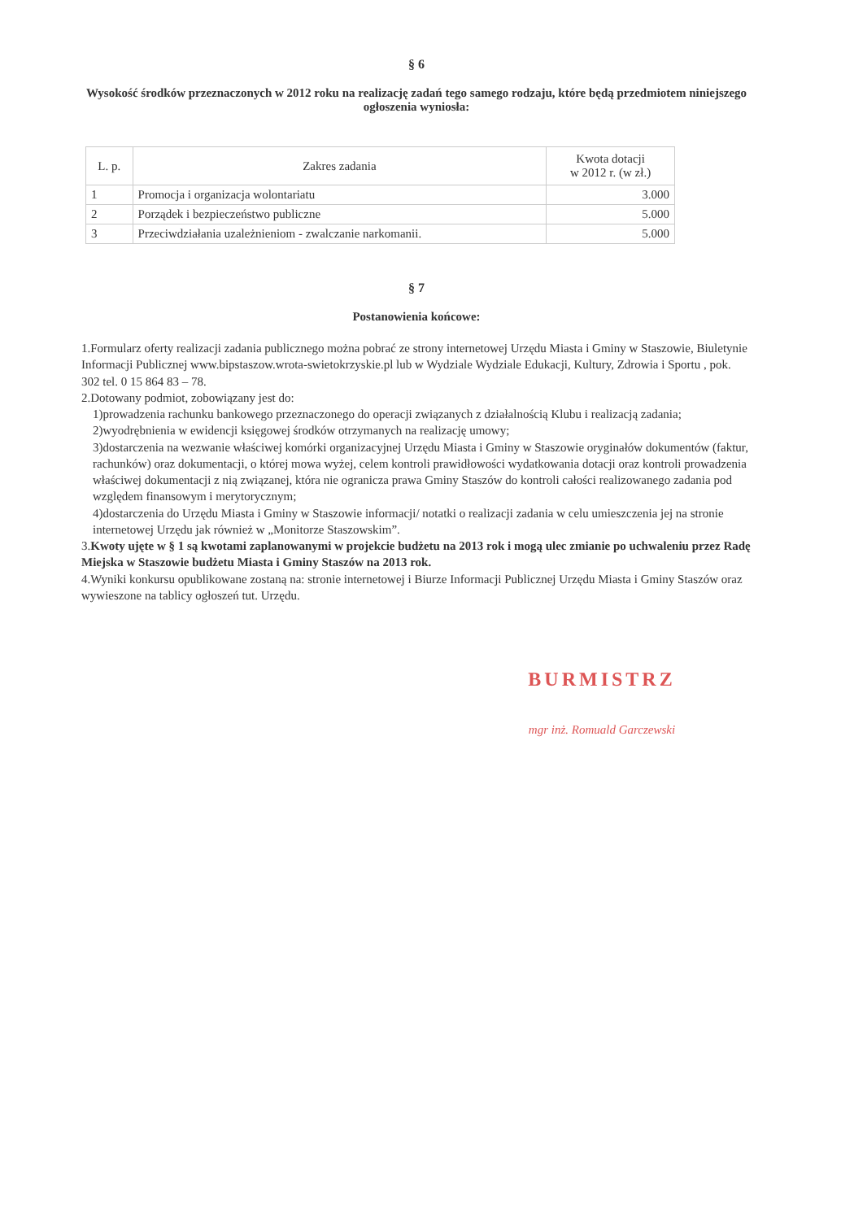§ 6
Wysokość środków przeznaczonych w 2012 roku na realizację zadań tego samego rodzaju, które będą przedmiotem niniejszego ogłoszenia wyniosła:
| L. p. | Zakres zadania | Kwota dotacji w 2012 r. (w zł.) |
| --- | --- | --- |
| 1 | Promocja i organizacja wolontariatu | 3.000 |
| 2 | Porządek i bezpieczeństwo publiczne | 5.000 |
| 3 | Przeciwdziałania uzależnieniom - zwalczanie narkomanii. | 5.000 |
§ 7
Postanowienia końcowe:
1.Formularz oferty realizacji zadania publicznego można pobrać ze strony internetowej Urzędu Miasta i Gminy w Staszowie, Biuletynie Informacji Publicznej www.bipstaszow.wrota-swietokrzyskie.pl lub w Wydziale Wydziale Edukacji, Kultury, Zdrowia i Sportu , pok. 302 tel. 0 15 864 83 – 78.
2.Dotowany podmiot, zobowiązany jest do:
1)prowadzenia rachunku bankowego przeznaczonego do operacji związanych z działalnością Klubu i realizacją zadania;
2)wyodrębnienia w ewidencji księgowej środków otrzymanych na realizację umowy;
3)dostarczenia na wezwanie właściwej komórki organizacyjnej Urzędu Miasta i Gminy w Staszowie oryginałów dokumentów (faktur, rachunków) oraz dokumentacji, o której mowa wyżej, celem kontroli prawidłowości wydatkowania dotacji oraz kontroli prowadzenia właściwej dokumentacji z nią związanej, która nie ogranicza prawa Gminy Staszów do kontroli całości realizowanego zadania pod względem finansowym i merytorycznym;
4)dostarczenia do Urzędu Miasta i Gminy w Staszowie informacji/ notatki o realizacji zadania w celu umieszczenia jej na stronie internetowej Urzędu jak również w „Monitorze Staszowskim”.
3.Kwoty ujęte w § 1 są kwotami zaplanowanymi w projekcie budżetu na 2013 rok i mogą ulec zmianie po uchwaleniu przez Radę Miejska w Staszowie budżetu Miasta i Gminy Staszów na 2013 rok.
4.Wyniki konkursu opublikowane zostaną na: stronie internetowej i Biurze Informacji Publicznej Urzędu Miasta i Gminy Staszów oraz wywieszone na tablicy ogłoszeń tut. Urzędu.
BURMISTRZ
mgr inż. Romuald Garczewski